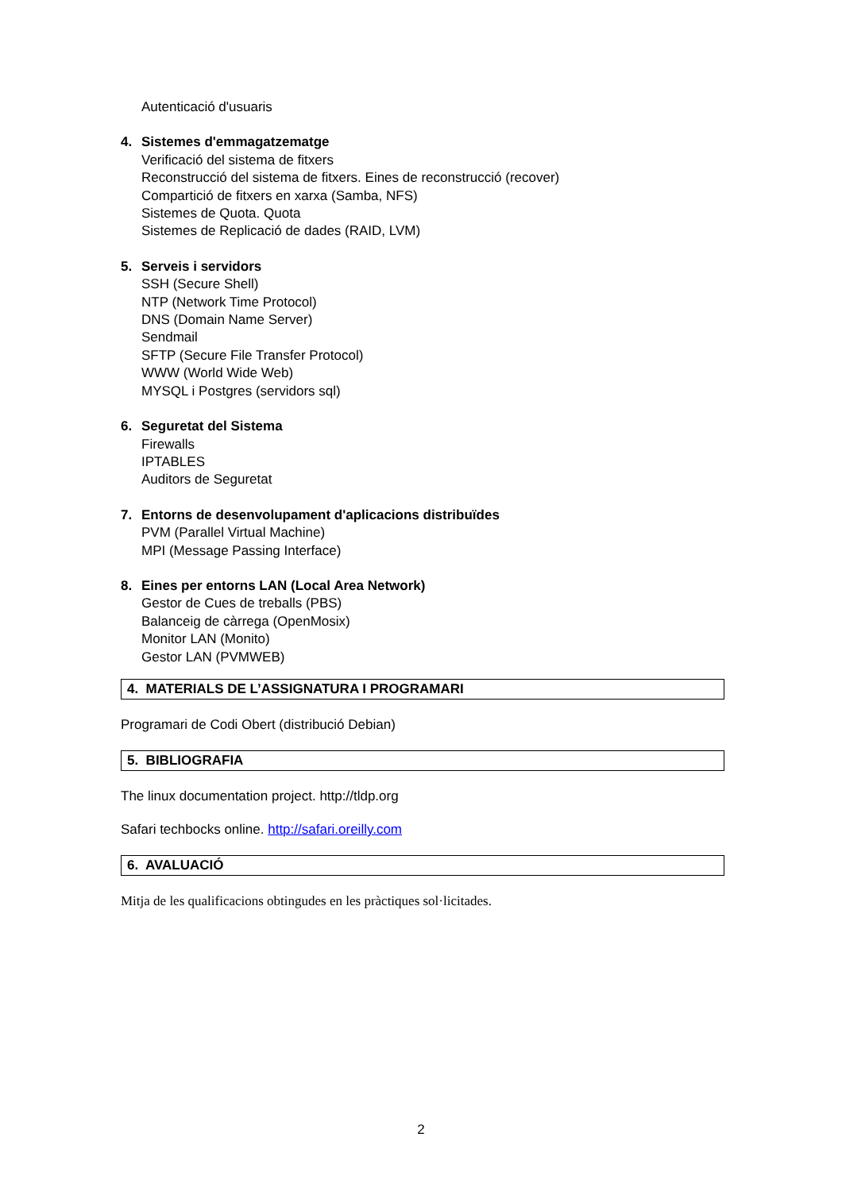Autenticació d'usuaris
4. Sistemes d'emmagatzematge
Verificació del sistema de fitxers
Reconstrucció del sistema de fitxers. Eines de reconstrucció (recover)
Compartició de fitxers en xarxa (Samba, NFS)
Sistemes de Quota. Quota
Sistemes de Replicació de dades (RAID, LVM)
5. Serveis i servidors
SSH (Secure Shell)
NTP (Network Time Protocol)
DNS (Domain Name Server)
Sendmail
SFTP (Secure File Transfer Protocol)
WWW (World Wide Web)
MYSQL i Postgres (servidors sql)
6. Seguretat del Sistema
Firewalls
IPTABLES
Auditors de Seguretat
7. Entorns de desenvolupament d'aplicacions distribuïdes
PVM (Parallel Virtual Machine)
MPI (Message Passing Interface)
8. Eines per entorns LAN (Local Area Network)
Gestor de Cues de treballs (PBS)
Balanceig de càrrega (OpenMosix)
Monitor LAN (Monito)
Gestor LAN (PVMWEB)
4. MATERIALS DE L’ASSIGNATURA I PROGRAMARI
Programari de Codi Obert (distribució Debian)
5. BIBLIOGRAFIA
The linux documentation project. http://tldp.org
Safari techbocks online. http://safari.oreilly.com
6. AVALUACIÓ
Mitja de les qualificacions obtingudes en les pràctiques sol·licitades.
2